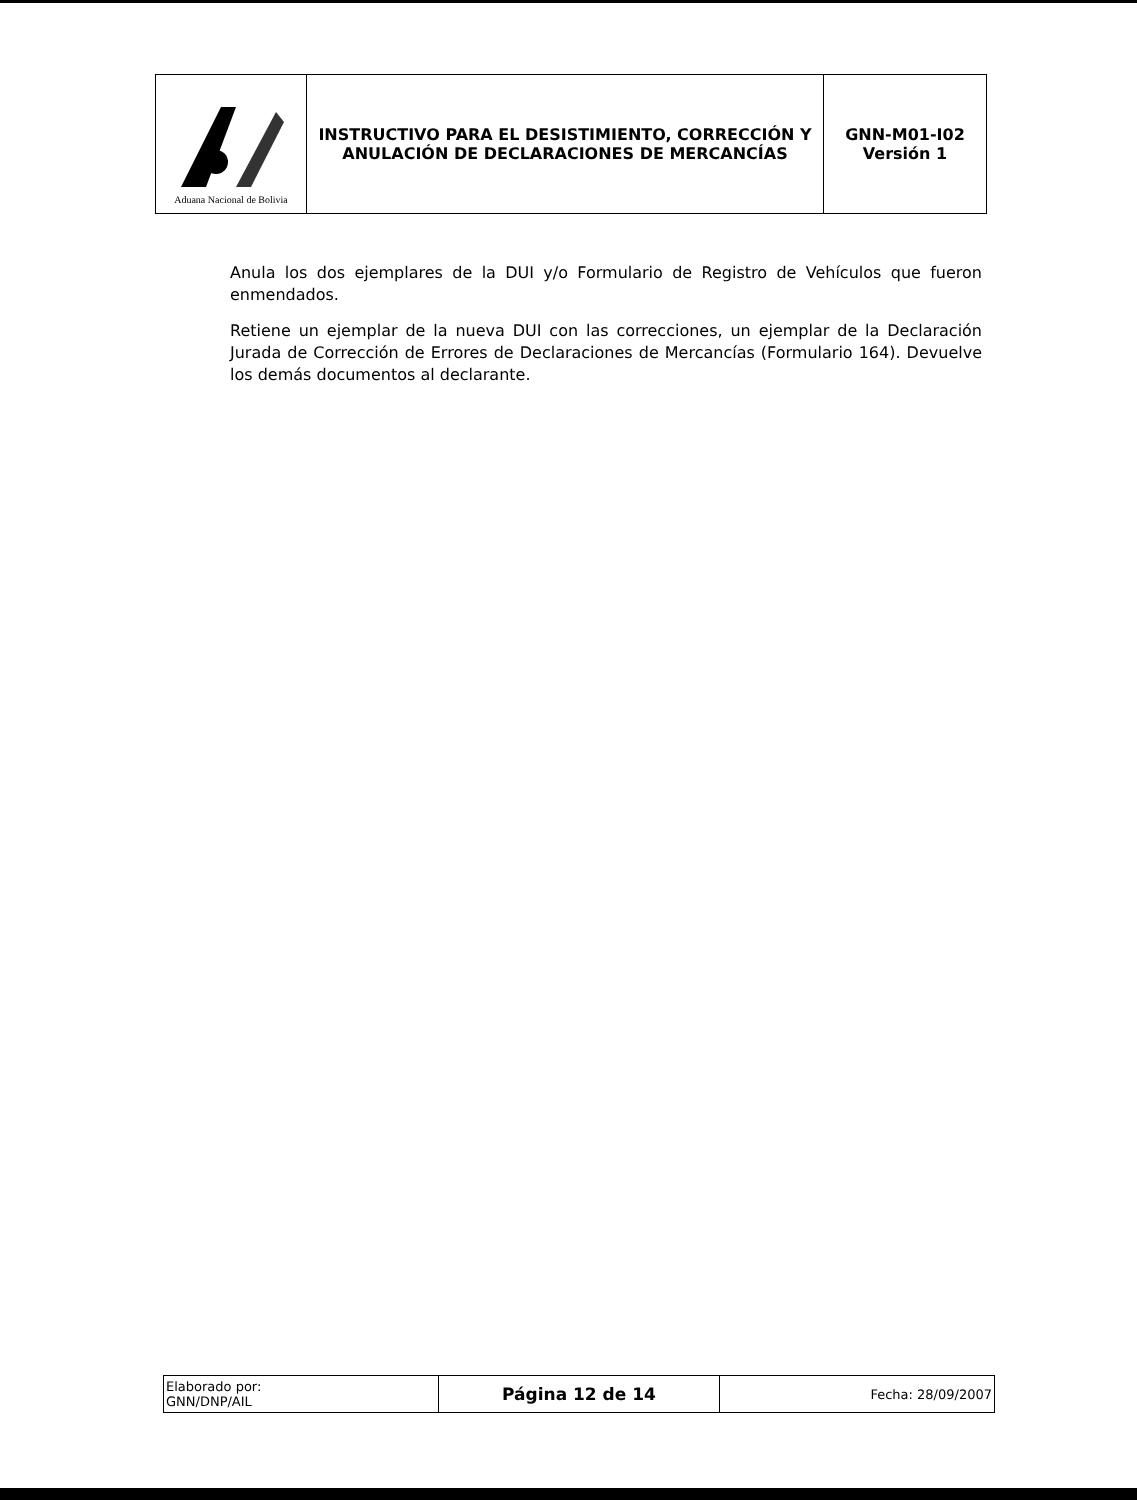| Aduana Nacional de Bolivia | INSTRUCTIVO PARA EL DESISTIMIENTO, CORRECCIÓN Y ANULACIÓN DE DECLARACIONES DE MERCANCÍAS | GNN-M01-I02 Versión 1 |
Anula los dos ejemplares de la DUI y/o Formulario de Registro de Vehículos que fueron enmendados.
Retiene un ejemplar de la nueva DUI con las correcciones, un ejemplar de la Declaración Jurada de Corrección de Errores de Declaraciones de Mercancías (Formulario 164). Devuelve los demás documentos al declarante.
| Elaborado por: GNN/DNP/AIL | Página 12 de 14 | Fecha: 28/09/2007 |